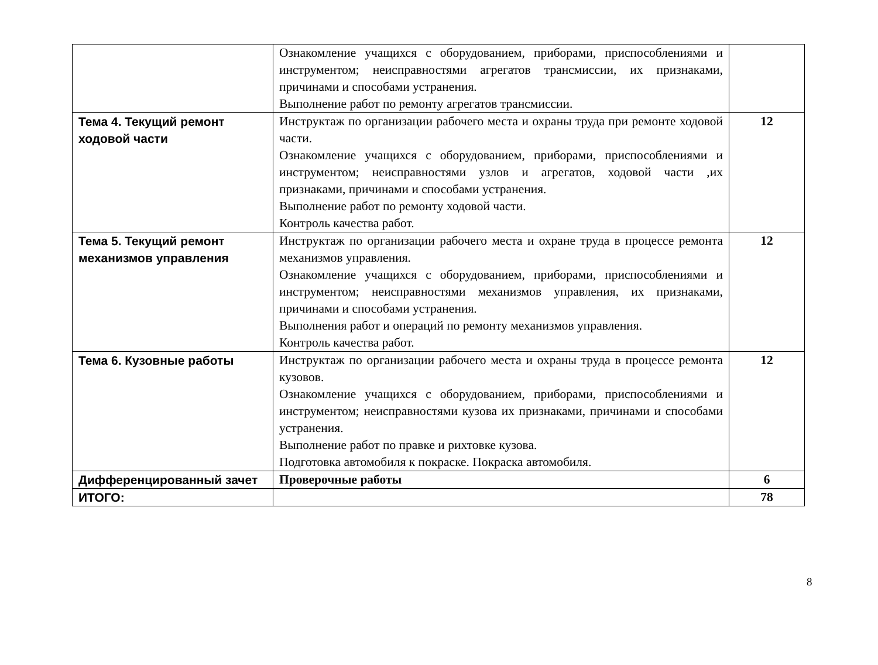| | Ознакомление учащихся с оборудованием, приборами, приспособлениями и инструментом; неисправностями агрегатов трансмиссии, их признаками, причинами и способами устранения. Выполнение работ по ремонту агрегатов трансмиссии. | |
| Тема 4. Текущий ремонт ходовой части | Инструктаж по организации рабочего места и охраны труда при ремонте ходовой части. Ознакомление учащихся с оборудованием, приборами, приспособлениями и инструментом; неисправностями узлов и агрегатов, ходовой части ,их признаками, причинами и способами устранения. Выполнение работ по ремонту ходовой части. Контроль качества работ. | 12 |
| Тема 5. Текущий ремонт механизмов управления | Инструктаж по организации рабочего места и охране труда в процессе ремонта механизмов управления. Ознакомление учащихся с оборудованием, приборами, приспособлениями и инструментом; неисправностями механизмов управления, их признаками, причинами и способами устранения. Выполнения работ и операций по ремонту механизмов управления. Контроль качества работ. | 12 |
| Тема 6. Кузовные работы | Инструктаж по организации рабочего места и охраны труда в процессе ремонта кузовов. Ознакомление учащихся с оборудованием, приборами, приспособлениями и инструментом; неисправностями кузова их признаками, причинами и способами устранения. Выполнение работ по правке и рихтовке кузова. Подготовка автомобиля к покраске. Покраска автомобиля. | 12 |
| Дифференцированный зачет | Проверочные работы | 6 |
| ИТОГО: | | 78 |
8